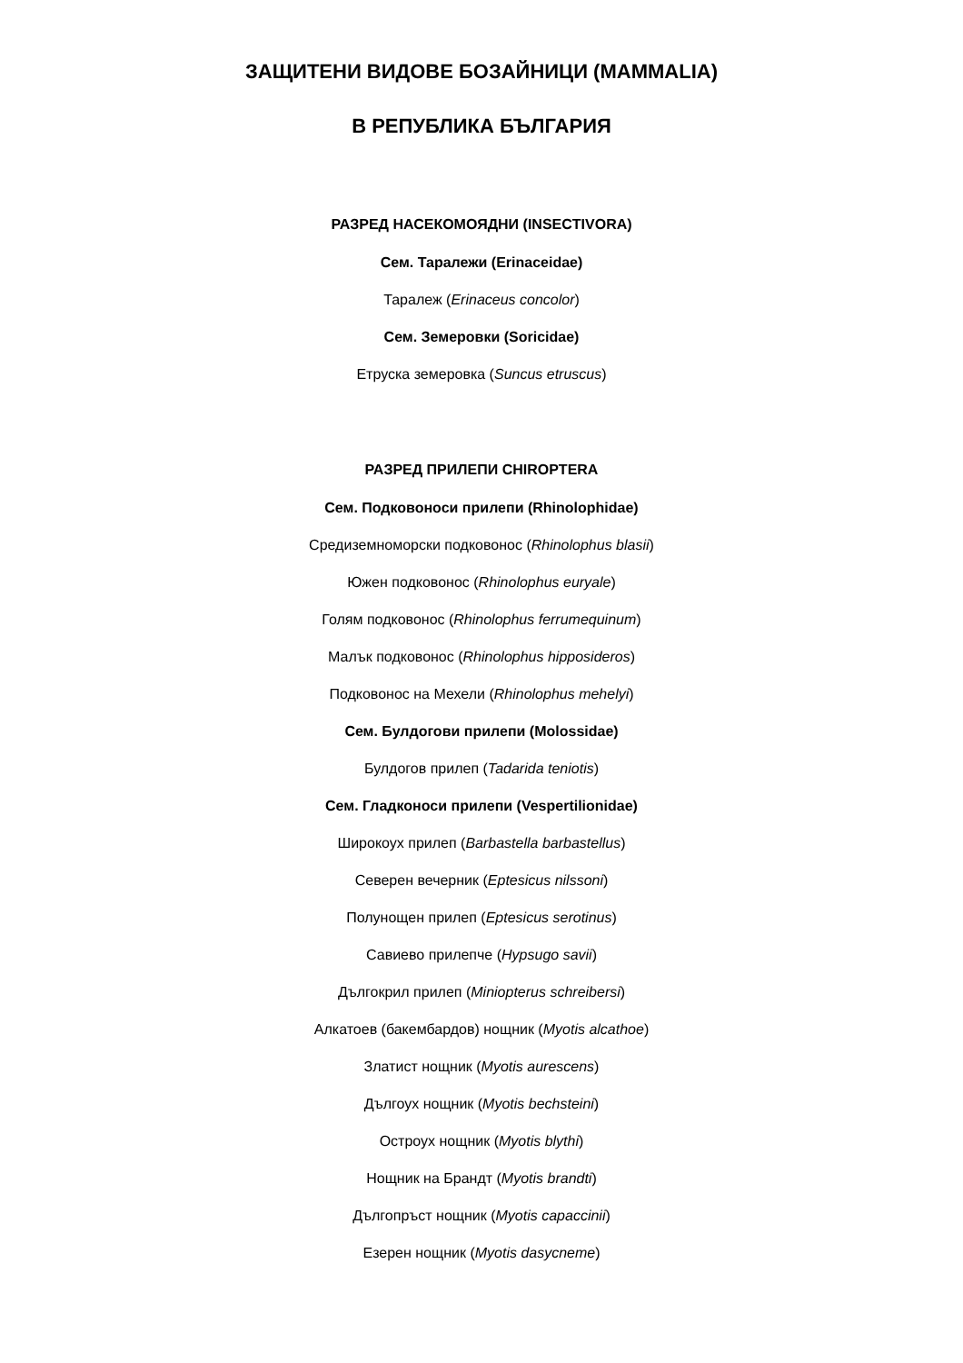ЗАЩИТЕНИ ВИДОВЕ БОЗАЙНИЦИ (MAMMALIA)
В РЕПУБЛИКА БЪЛГАРИЯ
РАЗРЕД НАСЕКОМОЯДНИ (INSECTIVORA)
Сем. Таралежи (Erinaceidae)
Таралеж (Erinaceus concolor)
Сем. Земеровки (Soricidae)
Етруска земеровка (Suncus etruscus)
РАЗРЕД ПРИЛЕПИ CHIROPTERA
Сем. Подковоноси прилепи (Rhinolophidae)
Средиземноморски подковонос (Rhinolophus blasii)
Южен подковонос (Rhinolophus euryale)
Голям подковонос (Rhinolophus ferrumequinum)
Малък подковонос (Rhinolophus hipposideros)
Подковонос на Мехели (Rhinolophus mehelyi)
Сем. Булдогови прилепи (Molossidae)
Булдогов прилеп (Tadarida teniotis)
Сем. Гладконоси прилепи (Vespertilionidae)
Широкоух прилеп (Barbastella barbastellus)
Северен вечерник (Eptesicus nilssoni)
Полунощен прилеп (Eptesicus serotinus)
Савиево прилепче (Hypsugo savii)
Дългокрил прилеп (Miniopterus schreibersi)
Алкатоев (бакембардов) нощник (Myotis alcathoe)
Златист нощник (Myotis aurescens)
Дългоух нощник (Myotis bechsteini)
Остроух нощник (Myotis blythi)
Нощник на Брандт (Myotis brandti)
Дългопръст нощник (Myotis capaccinii)
Езерен нощник (Myotis dasycneme)